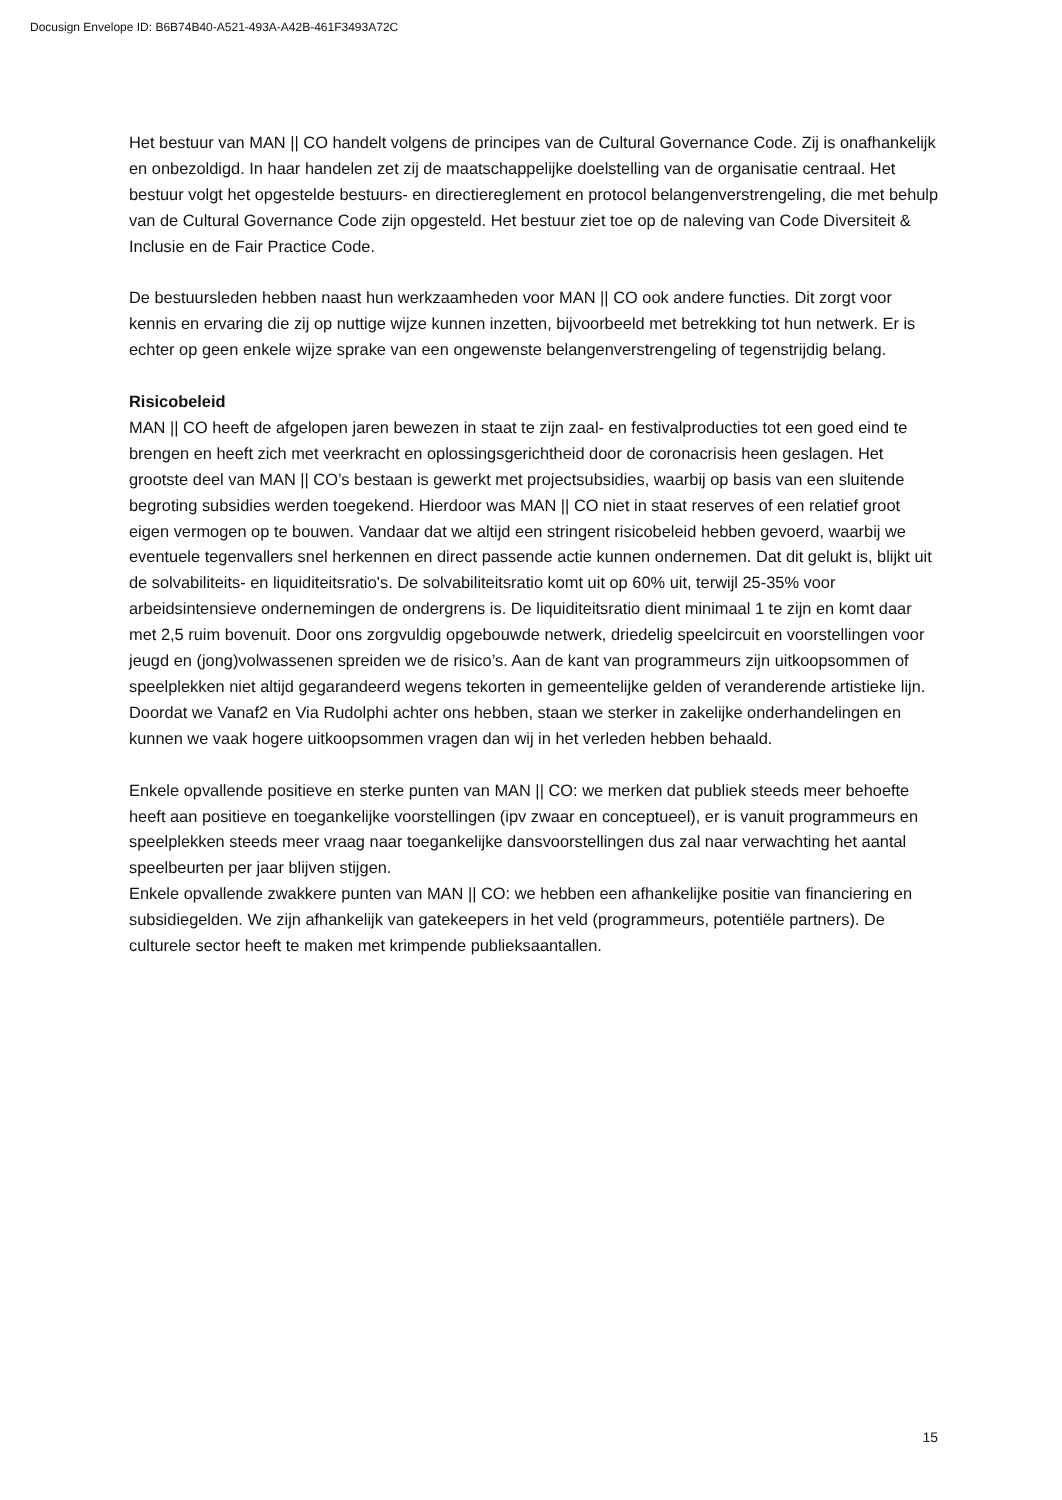Docusign Envelope ID: B6B74B40-A521-493A-A42B-461F3493A72C
Het bestuur van MAN || CO handelt volgens de principes van de Cultural Governance Code. Zij is onafhankelijk en onbezoldigd. In haar handelen zet zij de maatschappelijke doelstelling van de organisatie centraal. Het bestuur volgt het opgestelde bestuurs- en directiereglement en protocol belangenverstrengeling, die met behulp van de Cultural Governance Code zijn opgesteld. Het bestuur ziet toe op de naleving van Code Diversiteit & Inclusie en de Fair Practice Code.
De bestuursleden hebben naast hun werkzaamheden voor MAN || CO ook andere functies. Dit zorgt voor kennis en ervaring die zij op nuttige wijze kunnen inzetten, bijvoorbeeld met betrekking tot hun netwerk. Er is echter op geen enkele wijze sprake van een ongewenste belangenverstrengeling of tegenstrijdig belang.
Risicobeleid
MAN || CO heeft de afgelopen jaren bewezen in staat te zijn zaal- en festivalproducties tot een goed eind te brengen en heeft zich met veerkracht en oplossingsgerichtheid door de coronacrisis heen geslagen. Het grootste deel van MAN || CO’s bestaan is gewerkt met projectsubsidies, waarbij op basis van een sluitende begroting subsidies werden toegekend. Hierdoor was MAN || CO niet in staat reserves of een relatief groot eigen vermogen op te bouwen. Vandaar dat we altijd een stringent risicobeleid hebben gevoerd, waarbij we eventuele tegenvallers snel herkennen en direct passende actie kunnen ondernemen. Dat dit gelukt is, blijkt uit de solvabiliteits- en liquiditeitsratio's. De solvabiliteitsratio komt uit op 60% uit, terwijl 25-35% voor arbeidsintensieve ondernemingen de ondergrens is. De liquiditeitsratio dient minimaal 1 te zijn en komt daar met 2,5 ruim bovenuit. Door ons zorgvuldig opgebouwde netwerk, driedelig speelcircuit en voorstellingen voor jeugd en (jong)volwassenen spreiden we de risico’s. Aan de kant van programmeurs zijn uitkoopsommen of speelplekken niet altijd gegarandeerd wegens tekorten in gemeentelijke gelden of veranderende artistieke lijn. Doordat we Vanaf2 en Via Rudolphi achter ons hebben, staan we sterker in zakelijke onderhandelingen en kunnen we vaak hogere uitkoopsommen vragen dan wij in het verleden hebben behaald.
Enkele opvallende positieve en sterke punten van MAN || CO: we merken dat publiek steeds meer behoefte heeft aan positieve en toegankelijke voorstellingen (ipv zwaar en conceptueel), er is vanuit programmeurs en speelplekken steeds meer vraag naar toegankelijke dansvoorstellingen dus zal naar verwachting het aantal speelbeurten per jaar blijven stijgen.
Enkele opvallende zwakkere punten van MAN || CO: we hebben een afhankelijke positie van financiering en subsidiegelden. We zijn afhankelijk van gatekeepers in het veld (programmeurs, potentiële partners). De culturele sector heeft te maken met krimpende publieksaantallen.
15